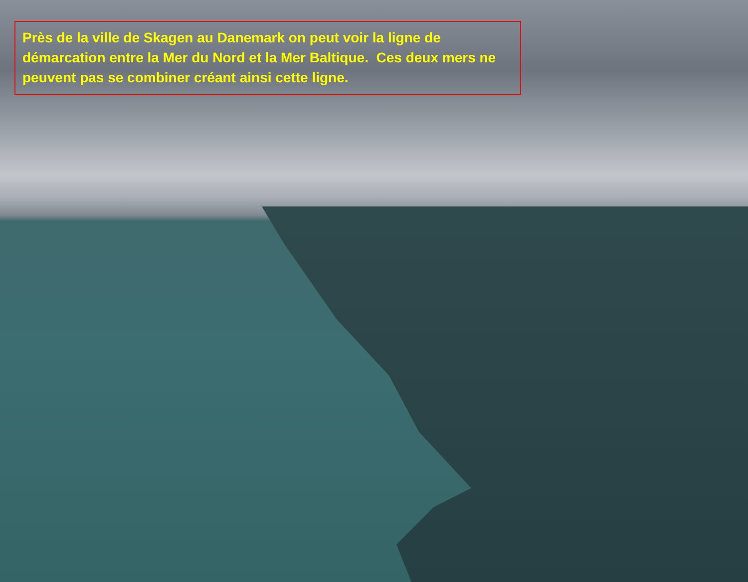Près de la ville de Skagen au Danemark on peut voir la ligne de démarcation entre la Mer du Nord et la Mer Baltique. Ces deux mers ne peuvent pas se combiner créant ainsi cette ligne.